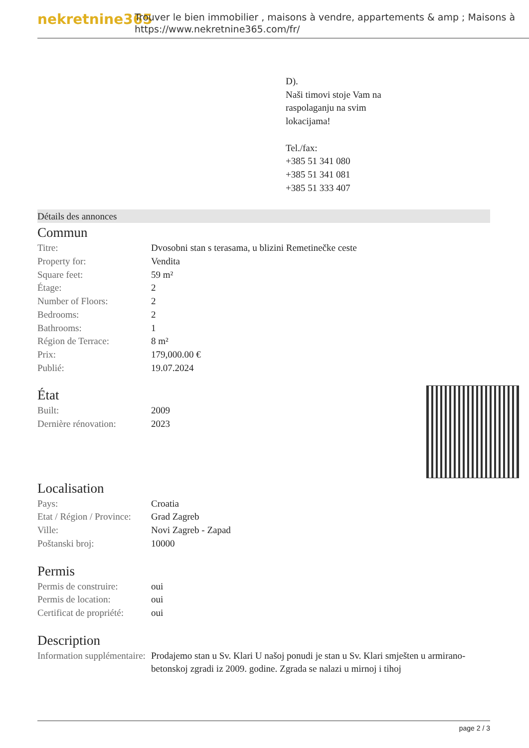nekretnine365
Trouver le bien immobilier , maisons à vendre, appartements & amp ; Maisons à
https://www.nekretnine365.com/fr/
D).
Naši timovi stoje Vam na
raspolaganju na svim
lokacijama!
Tel./fax:
+385 51 341 080
+385 51 341 081
+385 51 333 407
Détails des annonces
Commun
| Titre: | Dvosobni stan s terasama, u blizini Remetinečke ceste |
| Property for: | Vendita |
| Square feet: | 59 m² |
| Étage: | 2 |
| Number of Floors: | 2 |
| Bedrooms: | 2 |
| Bathrooms: | 1 |
| Région de Terrace: | 8 m² |
| Prix: | 179,000.00 € |
| Publié: | 19.07.2024 |
État
| Built: | 2009 |
| Dernière rénovation: | 2023 |
Localisation
| Pays: | Croatia |
| Etat / Région / Province: | Grad Zagreb |
| Ville: | Novi Zagreb - Zapad |
| Poštanski broj: | 10000 |
Permis
| Permis de construire: | oui |
| Permis de location: | oui |
| Certificat de propriété: | oui |
Description
| Information supplémentaire: | Prodajemo stan u Sv. Klari U našoj ponudi je stan u Sv. Klari smješten u armirano-betonskoj zgradi iz 2009. godine. Zgrada se nalazi u mirnoj i tihoj |
page 2 / 3